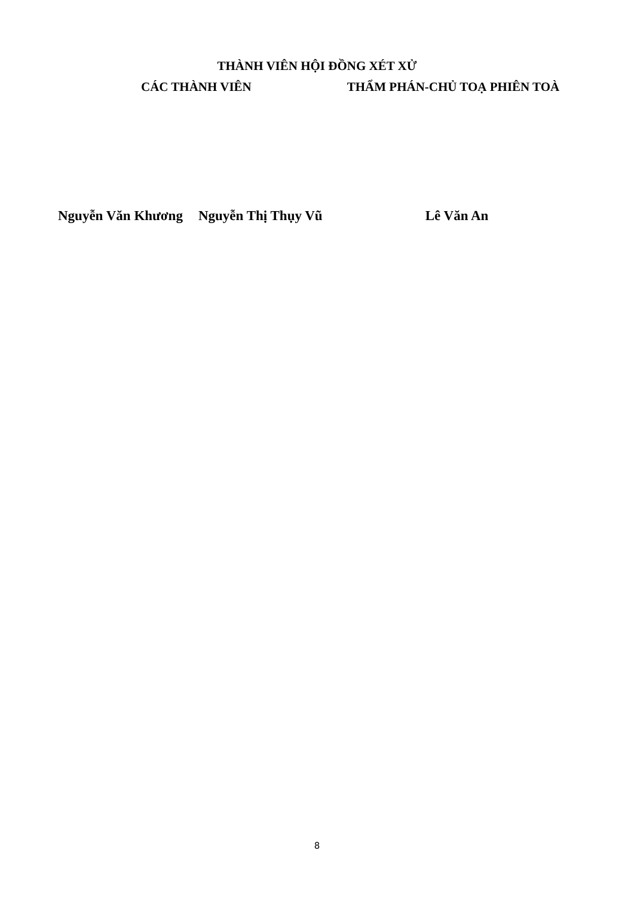THÀNH VIÊN HỘI ĐỒNG XÉT XỬ
CÁC THÀNH VIÊN THẨM PHÁN-CHỦ TOẠ PHIÊN TOÀ
Nguyễn Văn Khương Nguyễn Thị Thụy Vũ Lê Văn An
8